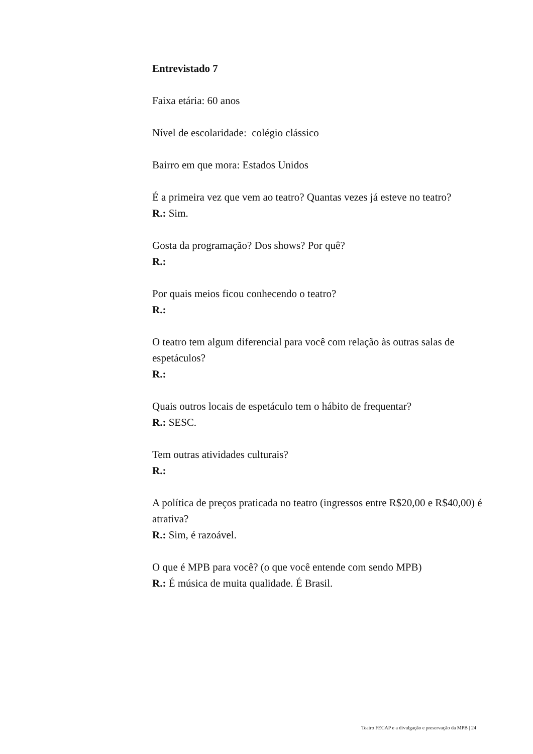Entrevistado 7
Faixa etária: 60 anos
Nível de escolaridade: colégio clássico
Bairro em que mora: Estados Unidos
É a primeira vez que vem ao teatro? Quantas vezes já esteve no teatro?
R.: Sim.
Gosta da programação? Dos shows? Por quê?
R.:
Por quais meios ficou conhecendo o teatro?
R.:
O teatro tem algum diferencial para você com relação às outras salas de espetáculos?
R.:
Quais outros locais de espetáculo tem o hábito de frequentar?
R.: SESC.
Tem outras atividades culturais?
R.:
A política de preços praticada no teatro (ingressos entre R$20,00 e R$40,00) é atrativa?
R.: Sim, é razoável.
O que é MPB para você? (o que você entende com sendo MPB)
R.: É música de muita qualidade. É Brasil.
Teatro FECAP e a divulgação e preservação da MPB | 24